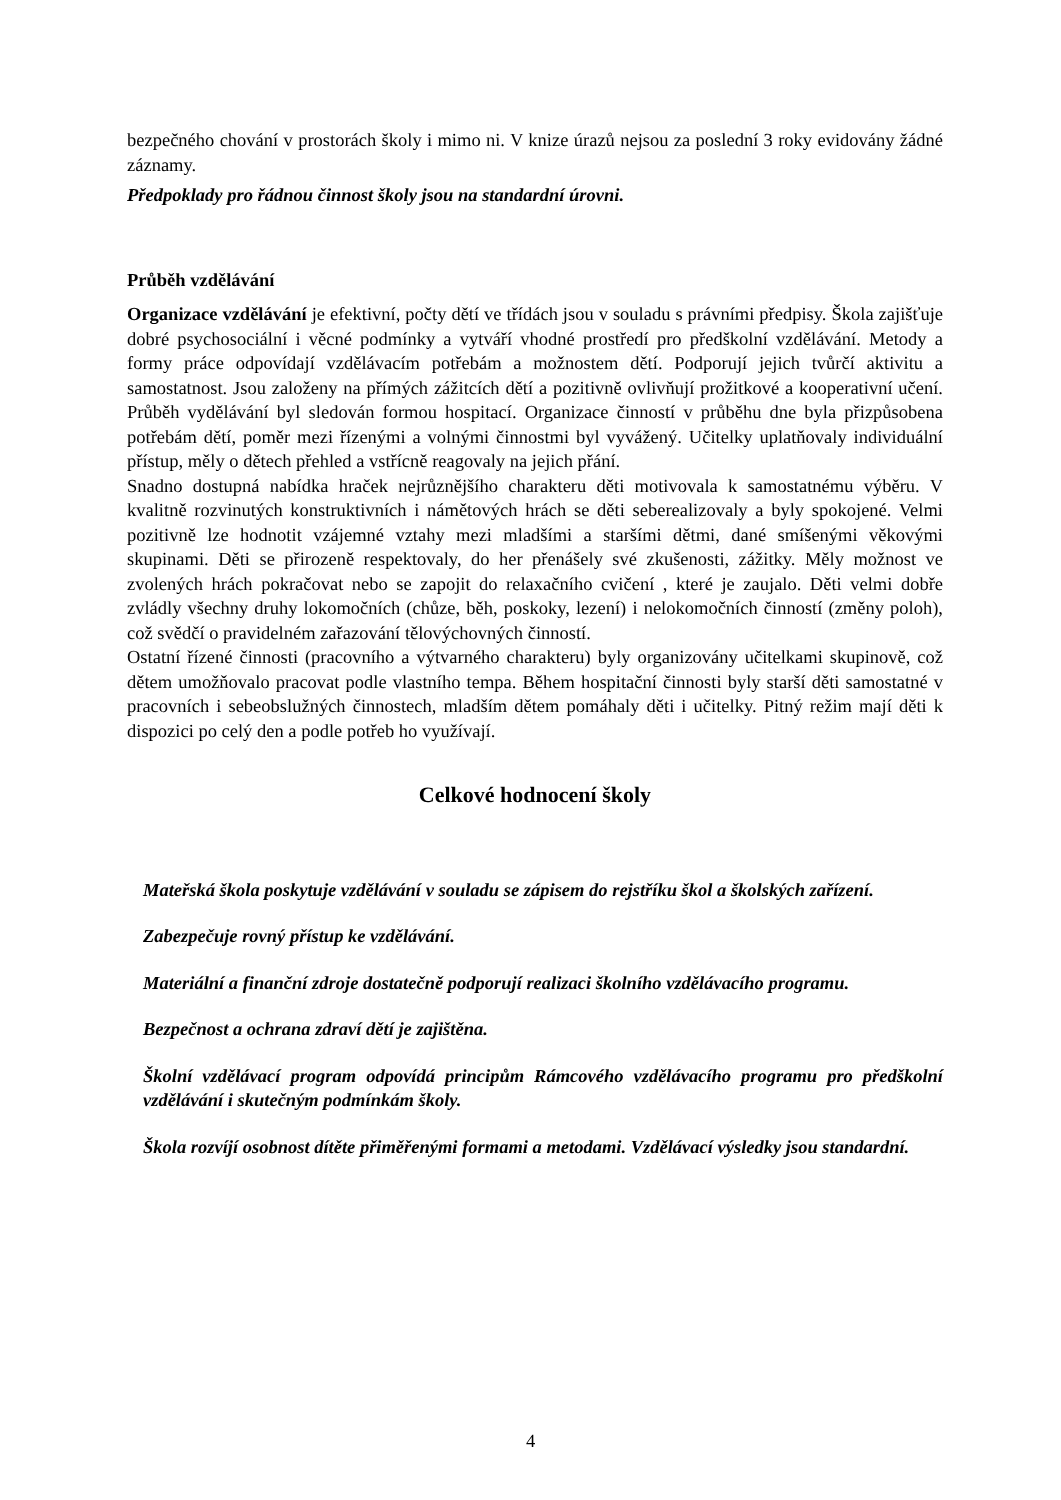bezpečného chování v prostorách školy i mimo ni. V knize úrazů nejsou za poslední 3 roky evidovány žádné záznamy.
Předpoklady pro řádnou činnost školy jsou na standardní úrovni.
Průběh vzdělávání
Organizace vzdělávání je efektivní, počty dětí ve třídách jsou v souladu s právními předpisy. Škola zajišťuje dobré psychosociální i věcné podmínky a vytváří vhodné prostředí pro předškolní vzdělávání. Metody a formy práce odpovídají vzdělávacím potřebám a možnostem dětí. Podporují jejich tvůrčí aktivitu a samostatnost. Jsou založeny na přímých zážitcích dětí a pozitivně ovlivňují prožitkové a kooperativní učení. Průběh vydělávání byl sledován formou hospitací. Organizace činností v průběhu dne byla přizpůsobena potřebám dětí, poměr mezi řízenými a volnými činnostmi byl vyvážený. Učitelky uplatňovaly individuální přístup, měly o dětech přehled a vstřícně reagovaly na jejich přání.
Snadno dostupná nabídka hraček nejrůznějšího charakteru děti motivovala k samostatnému výběru. V kvalitně rozvinutých konstruktivních i námětových hrách se děti seberealizovaly a byly spokojené. Velmi pozitivně lze hodnotit vzájemné vztahy mezi mladšími a staršími dětmi, dané smíšenými věkovými skupinami. Děti se přirozeně respektovaly, do her přenášely své zkušenosti, zážitky. Měly možnost ve zvolených hrách pokračovat nebo se zapojit do relaxačního cvičení , které je zaujalo. Děti velmi dobře zvládly všechny druhy lokomočních (chůze, běh, poskoky, lezení) i nelokomočních činností (změny poloh), což svědčí o pravidelném zařazování tělovýchovných činností.
Ostatní řízené činnosti (pracovního a výtvarného charakteru) byly organizovány učitelkami skupinově, což dětem umožňovalo pracovat podle vlastního tempa. Během hospitační činnosti byly starší děti samostatné v pracovních i sebeobslužných činnostech, mladším dětem pomáhaly děti i učitelky. Pitný režim mají děti k dispozici po celý den a podle potřeb ho využívají.
Celkové hodnocení školy
Mateřská škola poskytuje vzdělávání v souladu se zápisem do rejstříku škol a školských zařízení.
Zabezpečuje rovný přístup ke vzdělávání.
Materiální a finanční zdroje dostatečně podporují realizaci školního vzdělávacího programu.
Bezpečnost a ochrana zdraví dětí je zajištěna.
Školní vzdělávací program odpovídá principům Rámcového vzdělávacího programu pro předškolní vzdělávání i skutečným podmínkám školy.
Škola rozvíjí osobnost dítěte přiměřenými formami a metodami. Vzdělávací výsledky jsou standardní.
4